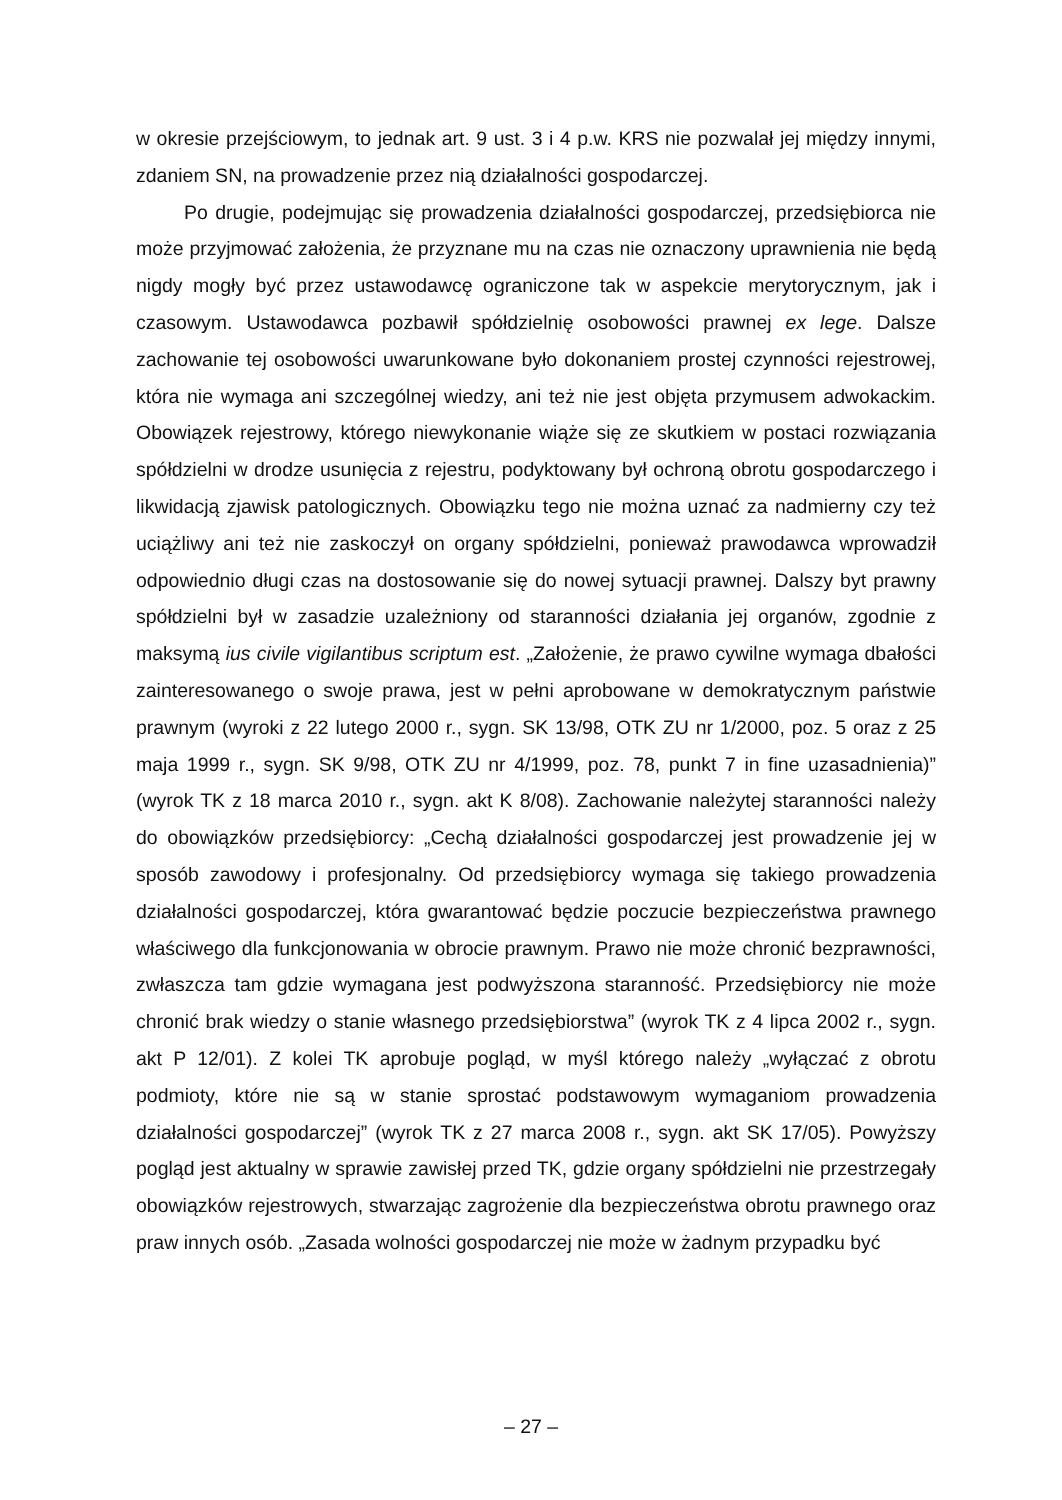w okresie przejściowym, to jednak art. 9 ust. 3 i 4 p.w. KRS nie pozwalał jej między innymi, zdaniem SN, na prowadzenie przez nią działalności gospodarczej.
Po drugie, podejmując się prowadzenia działalności gospodarczej, przedsiębiorca nie może przyjmować założenia, że przyznane mu na czas nie oznaczony uprawnienia nie będą nigdy mogły być przez ustawodawcę ograniczone tak w aspekcie merytorycznym, jak i czasowym. Ustawodawca pozbawił spółdzielnię osobowości prawnej ex lege. Dalsze zachowanie tej osobowości uwarunkowane było dokonaniem prostej czynności rejestrowej, która nie wymaga ani szczególnej wiedzy, ani też nie jest objęta przymusem adwokackim. Obowiązek rejestrowy, którego niewykonanie wiąże się ze skutkiem w postaci rozwiązania spółdzielni w drodze usunięcia z rejestru, podyktowany był ochroną obrotu gospodarczego i likwidacją zjawisk patologicznych. Obowiązku tego nie można uznać za nadmierny czy też uciążliwy ani też nie zaskoczył on organy spółdzielni, ponieważ prawodawca wprowadził odpowiednio długi czas na dostosowanie się do nowej sytuacji prawnej. Dalszy byt prawny spółdzielni był w zasadzie uzależniony od staranności działania jej organów, zgodnie z maksymą ius civile vigilantibus scriptum est. „Założenie, że prawo cywilne wymaga dbałości zainteresowanego o swoje prawa, jest w pełni aprobowane w demokratycznym państwie prawnym (wyroki z 22 lutego 2000 r., sygn. SK 13/98, OTK ZU nr 1/2000, poz. 5 oraz z 25 maja 1999 r., sygn. SK 9/98, OTK ZU nr 4/1999, poz. 78, punkt 7 in fine uzasadnienia)” (wyrok TK z 18 marca 2010 r., sygn. akt K 8/08). Zachowanie należytej staranności należy do obowiązków przedsiębiorcy: „Cechą działalności gospodarczej jest prowadzenie jej w sposób zawodowy i profesjonalny. Od przedsiębiorcy wymaga się takiego prowadzenia działalności gospodarczej, która gwarantować będzie poczucie bezpieczeństwa prawnego właściwego dla funkcjonowania w obrocie prawnym. Prawo nie może chronić bezprawności, zwłaszcza tam gdzie wymagana jest podwyższona staranność. Przedsiębiorcy nie może chronić brak wiedzy o stanie własnego przedsiębiorstwa” (wyrok TK z 4 lipca 2002 r., sygn. akt P 12/01). Z kolei TK aprobuje pogląd, w myśl którego należy „wyłączać z obrotu podmioty, które nie są w stanie sprostać podstawowym wymaganiom prowadzenia działalności gospodarczej” (wyrok TK z 27 marca 2008 r., sygn. akt SK 17/05). Powyższy pogląd jest aktualny w sprawie zawisłej przed TK, gdzie organy spółdzielni nie przestrzegały obowiązków rejestrowych, stwarzając zagrożenie dla bezpieczeństwa obrotu prawnego oraz praw innych osób. „Zasada wolności gospodarczej nie może w żadnym przypadku być
– 27 –